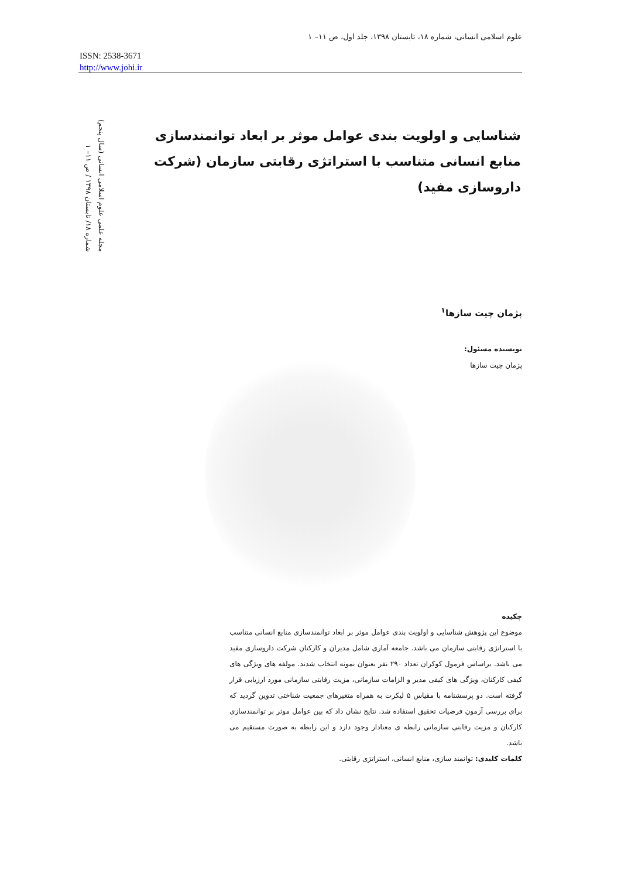علوم اسلامی انسانی، شماره ۱۸، تابستان ۱۳۹۸، جلد اول، ص ۱۱– ۱
ISSN: 2538-3671
http://www.johi.ir
مجله علمی علوم اسلامی انسانی (سال پنجم)
شماره ۱۸/ تابستان ۱۳۹۸ / ص ۱۱– ۱
شناسایی و اولویت بندی عوامل موثر بر ابعاد توانمندسازی منابع انسانی متناسب با استراتژی رقابتی سازمان (شرکت داروسازی مفید)
پژمان چیت سازها<sup>۱</sup>
نویسنده مسئول:
پژمان چیت سازها
چکیده
موضوع این پژوهش شناسایی و اولویت بندی عوامل موثر بر ابعاد توانمندسازی منابع انسانی متناسب با استراتژی رقابتی سازمان می باشد. جامعه آماری شامل مدیران و کارکنان شرکت داروسازی مفید می باشد. براساس فرمول کوکران تعداد ۲۹۰ نفر بعنوان نمونه انتخاب شدند. مولفه های ویژگی های کیفی کارکنان، ویژگی های کیفی مدیر و الزامات سازمانی، مزیت رقابتی سازمانی مورد ارزیابی قرار گرفته است. دو پرسشنامه با مقیاس ۵ لیکرت به همراه متغیرهای جمعیت شناختی تدوین گردید که برای بررسی آزمون فرضیات تحقیق استفاده شد. نتایج نشان داد که بین عوامل موثر بر توانمندسازی کارکنان و مزیت رقابتی سازمانی رابطه ی معنادار وجود دارد و این رابطه به صورت مستقیم می باشد.
کلمات کلیدی: توانمند سازی، منابع انسانی، استراتژی رقابتی.